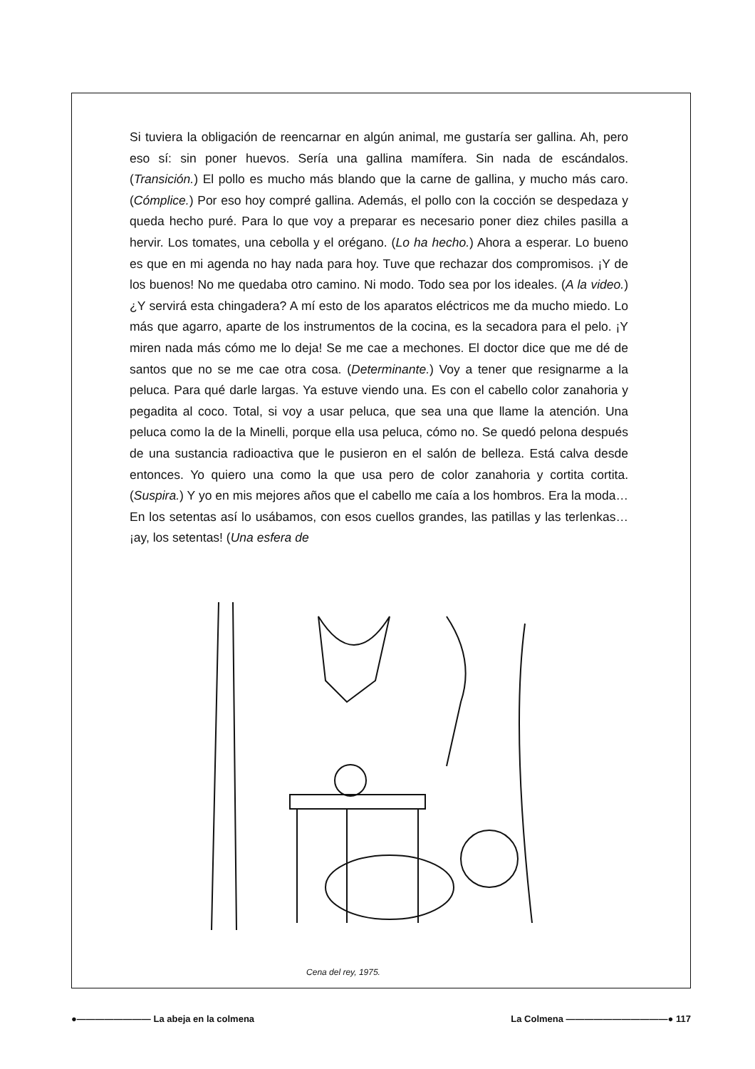Si tuviera la obligación de reencarnar en algún animal, me gustaría ser gallina. Ah, pero eso sí: sin poner huevos. Sería una gallina mamífera. Sin nada de escándalos. (Transición.) El pollo es mucho más blando que la carne de gallina, y mucho más caro. (Cómplice.) Por eso hoy compré gallina. Además, el pollo con la cocción se despedaza y queda hecho puré. Para lo que voy a preparar es necesario poner diez chiles pasilla a hervir. Los tomates, una cebolla y el orégano. (Lo ha hecho.) Ahora a esperar. Lo bueno es que en mi agenda no hay nada para hoy. Tuve que rechazar dos compromisos. ¡Y de los buenos! No me quedaba otro camino. Ni modo. Todo sea por los ideales. (A la video.) ¿Y servirá esta chingadera? A mí esto de los aparatos eléctricos me da mucho miedo. Lo más que agarro, aparte de los instrumentos de la cocina, es la secadora para el pelo. ¡Y miren nada más cómo me lo deja! Se me cae a mechones. El doctor dice que me dé de santos que no se me cae otra cosa. (Determinante.) Voy a tener que resignarme a la peluca. Para qué darle largas. Ya estuve viendo una. Es con el cabello color zanahoria y pegadita al coco. Total, si voy a usar peluca, que sea una que llame la atención. Una peluca como la de la Minelli, porque ella usa peluca, cómo no. Se quedó pelona después de una sustancia radioactiva que le pusieron en el salón de belleza. Está calva desde entonces. Yo quiero una como la que usa pero de color zanahoria y cortita cortita. (Suspira.) Y yo en mis mejores años que el cabello me caía a los hombros. Era la moda… En los setentas así lo usábamos, con esos cuellos grandes, las patillas y las terlenkas… ¡ay, los setentas! (Una esfera de
Cena del rey, 1975.
●———————— La abeja en la colmena La Colmena ———————————● 117